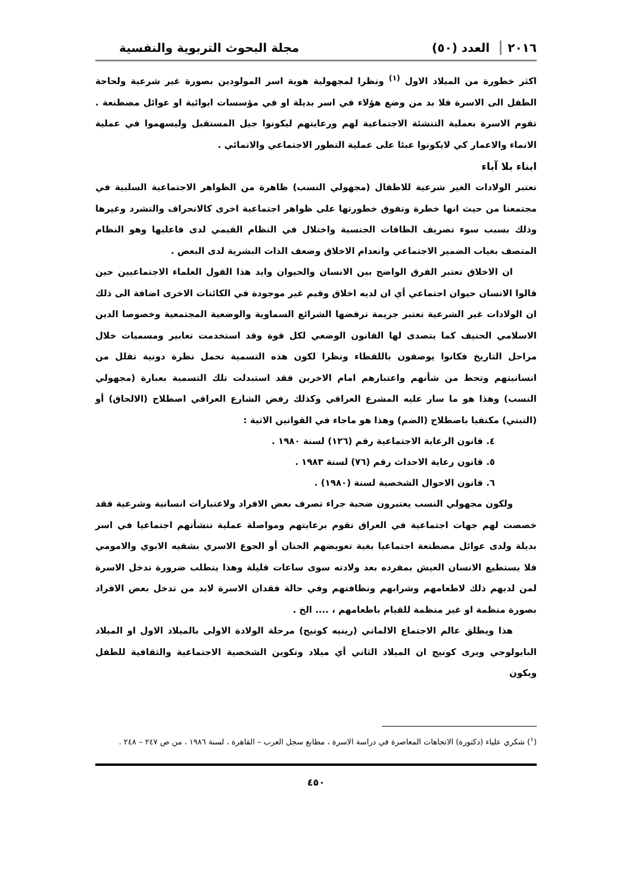٢٠١٦ العدد (٥٠)
مجلة البحوث التربوية والنفسية
اكثر خطورة من الميلاد الاول <sup>(١)</sup> ونظرا لمجهولية هوية اسر المولودين بصورة غير شرعية ولحاجة الطفل الى الاسرة فلا بد من وضع هؤلاء في اسر بديلة او في مؤسسات ايوائية او عوائل مصطنعة . تقوم الاسرة بعملية التنشئة الاجتماعية لهم ورعايتهم ليكونوا جيل المستقبل وليسهموا في عملية الانماء والاعمار كي لايكونوا عبئا على عملية التطور الاجتماعي والانمائي .
ابناء بلا آباء
تعتبر الولادات الغير شرعية للاطفال (مجهولي النسب) ظاهرة من الظواهر الاجتماعية السلبية في مجتمعنا من حيث انها خطرة وتفوق خطورتها على ظواهر اجتماعية اخرى كالانحراف والتشرد وغيرها وذلك بسبب سوء تصريف الطاقات الجنسية واختلال في النظام القيمي لدى فاعليها وهو النظام المتصف بغياب الضمير الاجتماعي وانعدام الاخلاق وضعف الذات البشرية لدى البعض .
ان الاخلاق تعتبر الفرق الواضح بين الانسان والحيوان وايد هذا القول العلماء الاجتماعيين حين قالوا الانسان حيوان اجتماعي أي ان لديه اخلاق وقيم غير موجودة في الكائنات الاخرى اضافة الى ذلك ان الولادات غير الشرعية تعتبر جريمة ترفضها الشرائع السماوية والوضعية المجتمعية وخصوصا الدين الاسلامي الحنيف كما يتصدى لها القانون الوضعي لكل قوة وقد استخدمت تعابير ومسميات خلال مراحل التاريخ فكانوا يوصفون باللقطاء ونظرا لكون هذه التسمية تحمل نظرة دونية تقلل من انسانيتهم وتحط من شأنهم واعتبارهم امام الاخرين فقد استبدلت تلك التسمية بعبارة (مجهولي النسب) وهذا هو ما سار عليه المشرع العراقي وكذلك رفض الشارع العراقي اصطلاح (الالحاق) أو (التبني) مكتفيا باصطلاح (الضم) وهذا هو ماجاء في القوانين الاتية :
٤. قانون الرعاية الاجتماعية رقم (١٢٦) لسنة ١٩٨٠ .
٥. قانون رعاية الاحداث رقم (٧٦) لسنة ١٩٨٣ .
٦. قانون الاحوال الشخصية لسنة (١٩٨٠) .
ولكون مجهولي النسب يعتبرون ضحية جراء تصرف بعض الافراد ولاعتبارات انسانية وشرعية فقد خصصت لهم جهات اجتماعية في العراق تقوم برعايتهم ومواصلة عملية تنشأتهم اجتماعيا في اسر بديلة ولدى عوائل مصطنعة اجتماعيا بغية تعويضهم الحنان أو الجوع الاسري بشقيه الابوي والامومي فلا يستطيع الانسان العيش بمفرده بعد ولادته سوى ساعات قليلة وهذا يتطلب ضرورة تدخل الاسرة لمن لديهم ذلك لاطعامهم وشرابهم ونظافتهم وفي حالة فقدان الاسرة لابد من تدخل بعض الافراد بصورة منظمة او غير منظمة للقيام باطعامهم ، .... الخ .
هذا ويطلق عالم الاجتماع الالماني (رينيه كونيج) مرحلة الولادة الاولى بالميلاد الاول او الميلاد البايولوجي ويرى كونيج ان الميلاد الثاني أي ميلاد وتكوين الشخصية الاجتماعية والثقافية للطفل ويكون
(<sup>١</sup>) شكري علياء (دكتورة) الاتجاهات المعاصرة في دراسة الاسرة ، مطابع سجل العرب – القاهرة ، لسنة ١٩٨٦ ، من ص ٢٤٧ – ٢٤٨ .
٤٥٠